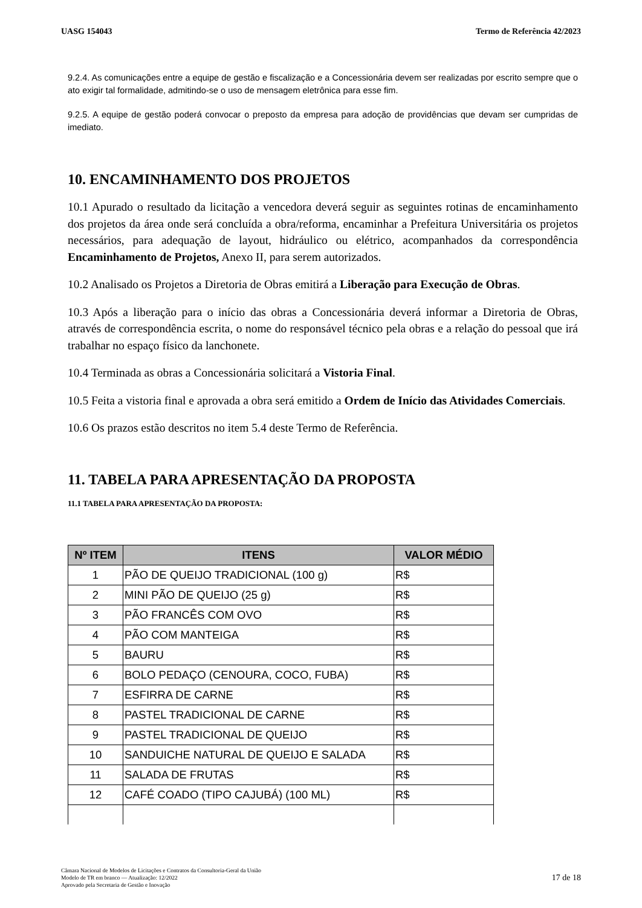UASG 154043 Termo de Referência 42/2023
9.2.4. As comunicações entre a equipe de gestão e fiscalização e a Concessionária devem ser realizadas por escrito sempre que o ato exigir tal formalidade, admitindo-se o uso de mensagem eletrônica para esse fim.
9.2.5. A equipe de gestão poderá convocar o preposto da empresa para adoção de providências que devam ser cumpridas de imediato.
10. ENCAMINHAMENTO DOS PROJETOS
10.1 Apurado o resultado da licitação a vencedora deverá seguir as seguintes rotinas de encaminhamento dos projetos da área onde será concluída a obra/reforma, encaminhar a Prefeitura Universitária os projetos necessários, para adequação de layout, hidráulico ou elétrico, acompanhados da correspondência Encaminhamento de Projetos, Anexo II, para serem autorizados.
10.2 Analisado os Projetos a Diretoria de Obras emitirá a Liberação para Execução de Obras.
10.3 Após a liberação para o início das obras a Concessionária deverá informar a Diretoria de Obras, através de correspondência escrita, o nome do responsável técnico pela obras e a relação do pessoal que irá trabalhar no espaço físico da lanchonete.
10.4 Terminada as obras a Concessionária solicitará a Vistoria Final.
10.5 Feita a vistoria final e aprovada a obra será emitido a Ordem de Início das Atividades Comerciais.
10.6 Os prazos estão descritos no item 5.4 deste Termo de Referência.
11. TABELA PARA APRESENTAÇÃO DA PROPOSTA
11.1 TABELA PARA APRESENTAÇÃO DA PROPOSTA:
| Nº ITEM | ITENS | VALOR MÉDIO |
| --- | --- | --- |
| 1 | PÃO DE QUEIJO TRADICIONAL (100 g) | R$ |
| 2 | MINI PÃO DE QUEIJO (25 g) | R$ |
| 3 | PÃO FRANCÊS COM OVO | R$ |
| 4 | PÃO COM MANTEIGA | R$ |
| 5 | BAURU | R$ |
| 6 | BOLO PEDAÇO (CENOURA, COCO, FUBA) | R$ |
| 7 | ESFIRRA DE CARNE | R$ |
| 8 | PASTEL TRADICIONAL DE CARNE | R$ |
| 9 | PASTEL TRADICIONAL DE QUEIJO | R$ |
| 10 | SANDUICHE NATURAL DE QUEIJO E SALADA | R$ |
| 11 | SALADA DE FRUTAS | R$ |
| 12 | CAFÉ COADO (TIPO CAJUBÁ) (100 ML) | R$ |
Câmara Nacional de Modelos de Licitações e Contratos da Consultoria-Geral da União
Modelo de TR em branco — Atualização: 12/2022
Aprovado pela Secretaria de Gestão e Inovação
17 de 18